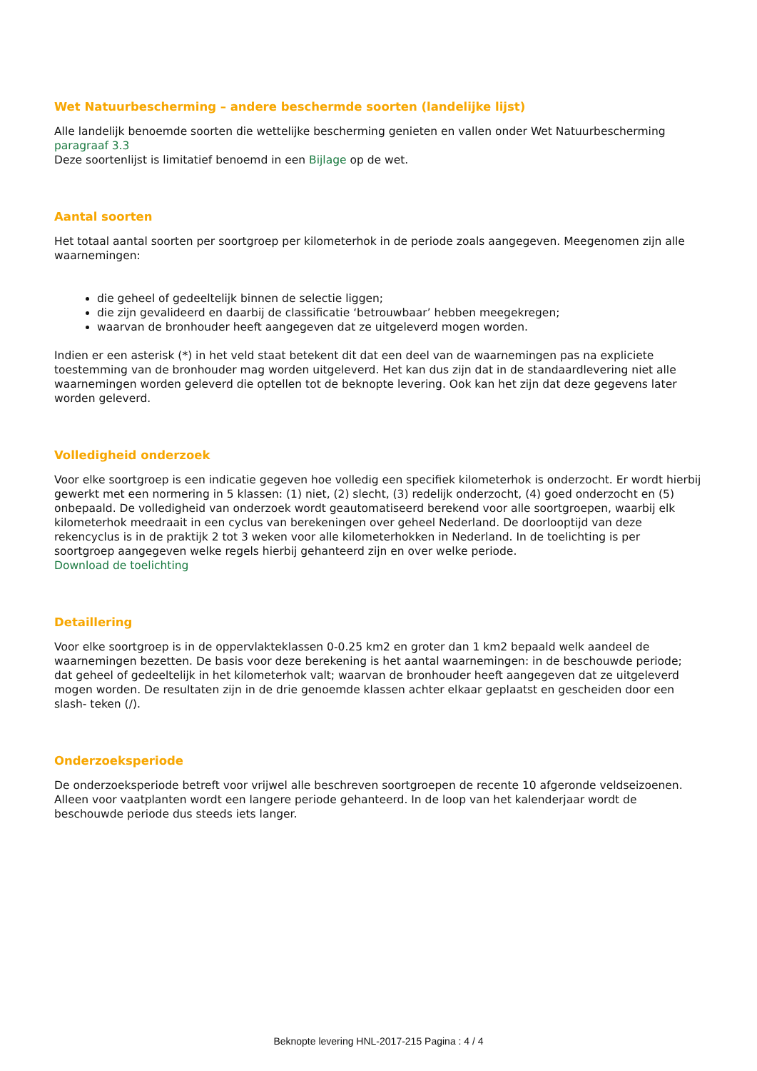Wet Natuurbescherming – andere beschermde soorten (landelijke lijst)
Alle landelijk benoemde soorten die wettelijke bescherming genieten en vallen onder Wet Natuurbescherming paragraaf 3.3
Deze soortenlijst is limitatief benoemd in een Bijlage op de wet.
Aantal soorten
Het totaal aantal soorten per soortgroep per kilometerhok in de periode zoals aangegeven. Meegenomen zijn alle waarnemingen:
die geheel of gedeeltelijk binnen de selectie liggen;
die zijn gevalideerd en daarbij de classificatie ‘betrouwbaar’ hebben meegekregen;
waarvan de bronhouder heeft aangegeven dat ze uitgeleverd mogen worden.
Indien er een asterisk (*) in het veld staat betekent dit dat een deel van de waarnemingen pas na expliciete toestemming van de bronhouder mag worden uitgeleverd. Het kan dus zijn dat in de standaardlevering niet alle waarnemingen worden geleverd die optellen tot de beknopte levering. Ook kan het zijn dat deze gegevens later worden geleverd.
Volledigheid onderzoek
Voor elke soortgroep is een indicatie gegeven hoe volledig een specifiek kilometerhok is onderzocht. Er wordt hierbij gewerkt met een normering in 5 klassen: (1) niet, (2) slecht, (3) redelijk onderzocht, (4) goed onderzocht en (5) onbepaald. De volledigheid van onderzoek wordt geautomatiseerd berekend voor alle soortgroepen, waarbij elk kilometerhok meedraait in een cyclus van berekeningen over geheel Nederland. De doorlooptijd van deze rekencyclus is in de praktijk 2 tot 3 weken voor alle kilometerhokken in Nederland. In de toelichting is per soortgroep aangegeven welke regels hierbij gehanteerd zijn en over welke periode.
Download de toelichting
Detaillering
Voor elke soortgroep is in de oppervlakteklassen 0-0.25 km2 en groter dan 1 km2 bepaald welk aandeel de waarnemingen bezetten. De basis voor deze berekening is het aantal waarnemingen: in de beschouwde periode; dat geheel of gedeeltelijk in het kilometerhok valt; waarvan de bronhouder heeft aangegeven dat ze uitgeleverd mogen worden. De resultaten zijn in de drie genoemde klassen achter elkaar geplaatst en gescheiden door een slash- teken (/).
Onderzoeksperiode
De onderzoeksperiode betreft voor vrijwel alle beschreven soortgroepen de recente 10 afgeronde veldseizoenen. Alleen voor vaatplanten wordt een langere periode gehanteerd. In de loop van het kalenderjaar wordt de beschouwde periode dus steeds iets langer.
Beknopte levering HNL-2017-215 Pagina : 4 / 4